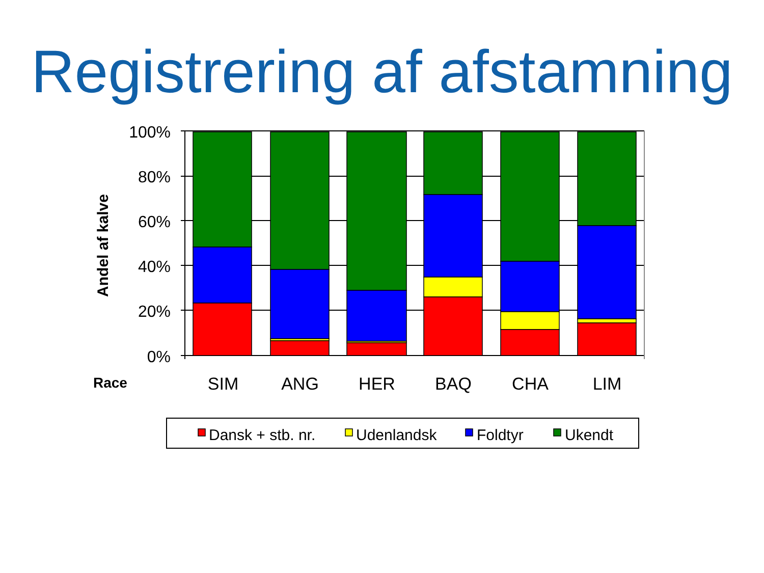Registrering af afstamning
100%
80%
60%
40%
20%
0%
Andel af kalve
Race
SIM
ANG
HER
BAQ
CHA
LIM
Dansk + stb. nr.
Udenlandsk
Foldtyr
Ukendt